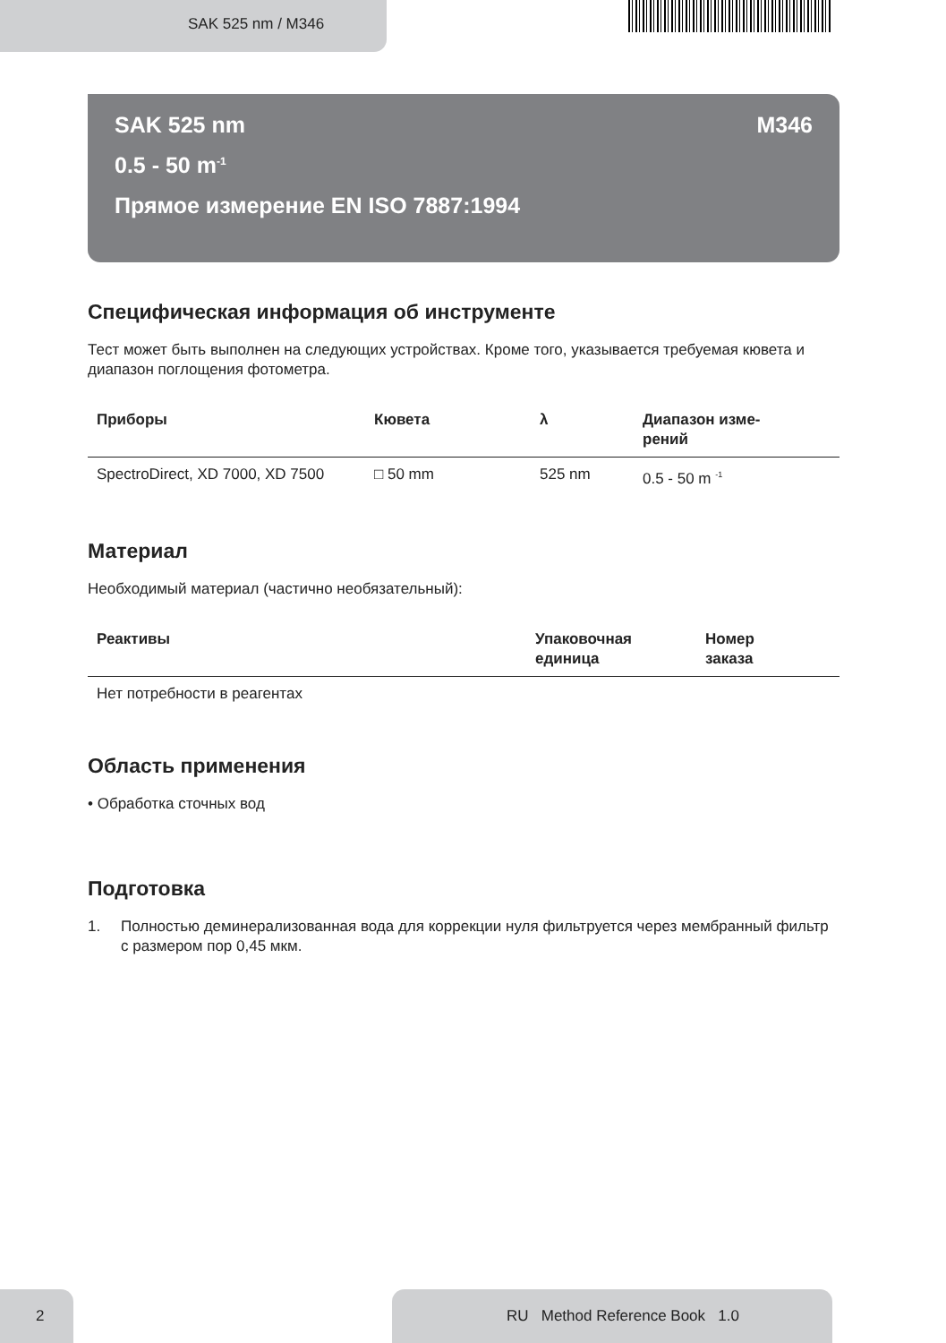SAK 525 nm / M346
SAK 525 nm M346
0.5 - 50 m<sup>-1</sup>
Прямое измерение EN ISO 7887:1994
Специфическая информация об инструменте
Тест может быть выполнен на следующих устройствах. Кроме того, указывается требуемая кювета и диапазон поглощения фотометра.
| Приборы | Кювета | λ | Диапазон изме- рений |
| --- | --- | --- | --- |
| SpectroDirect, XD 7000, XD 7500 | □ 50 mm | 525 nm | 0.5 - 50 m <sup>-1</sup> |
Материал
Необходимый материал (частично необязательный):
| Реактивы | Упаковочная единица | Номер заказа |
| --- | --- | --- |
| Нет потребности в реагентах | | |
Область применения
• Обработка сточных вод
Подготовка
1. Полностью деминерализованная вода для коррекции нуля фильтруется через мембранный фильтр с размером пор 0,45 мкм.
2 RU Method Reference Book 1.0